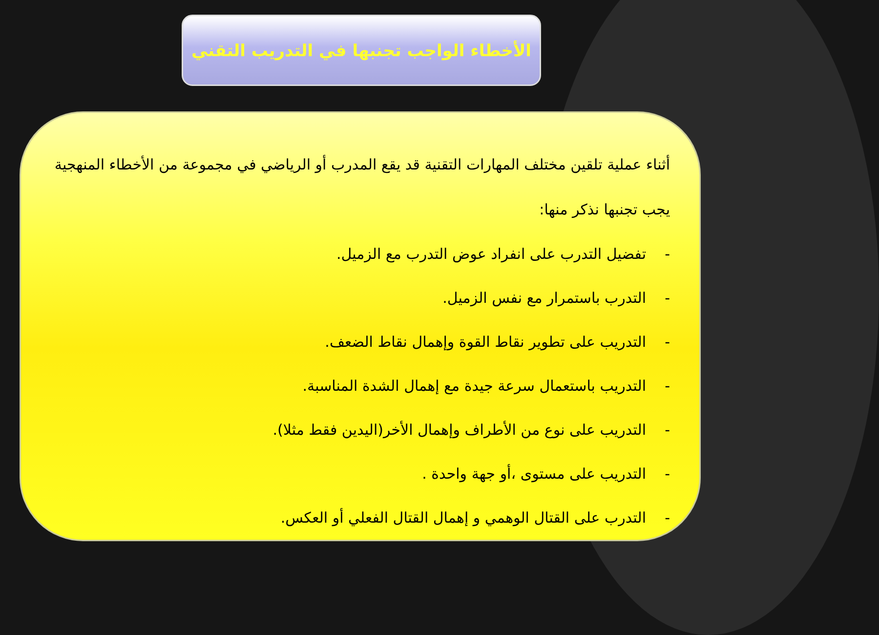الأخطاء الواجب تجنبها في التدريب التقني
أثناء عملية تلقين مختلف المهارات التقنية قد يقع المدرب أو الرياضي في مجموعة من الأخطاء المنهجية يجب تجنبها نذكر منها:
- تفضيل التدرب على انفراد عوض التدرب مع الزميل.
- التدرب باستمرار مع نفس الزميل.
- التدريب على تطوير نقاط القوة وإهمال نقاط الضعف.
- التدريب باستعمال سرعة جيدة مع إهمال الشدة المناسبة.
- التدريب على نوع من الأطراف وإهمال الأخر(اليدين فقط مثلا).
- التدريب على مستوى ،أو جهة واحدة .
- التدرب على القتال الوهمي و إهمال القتال الفعلي أو العكس.